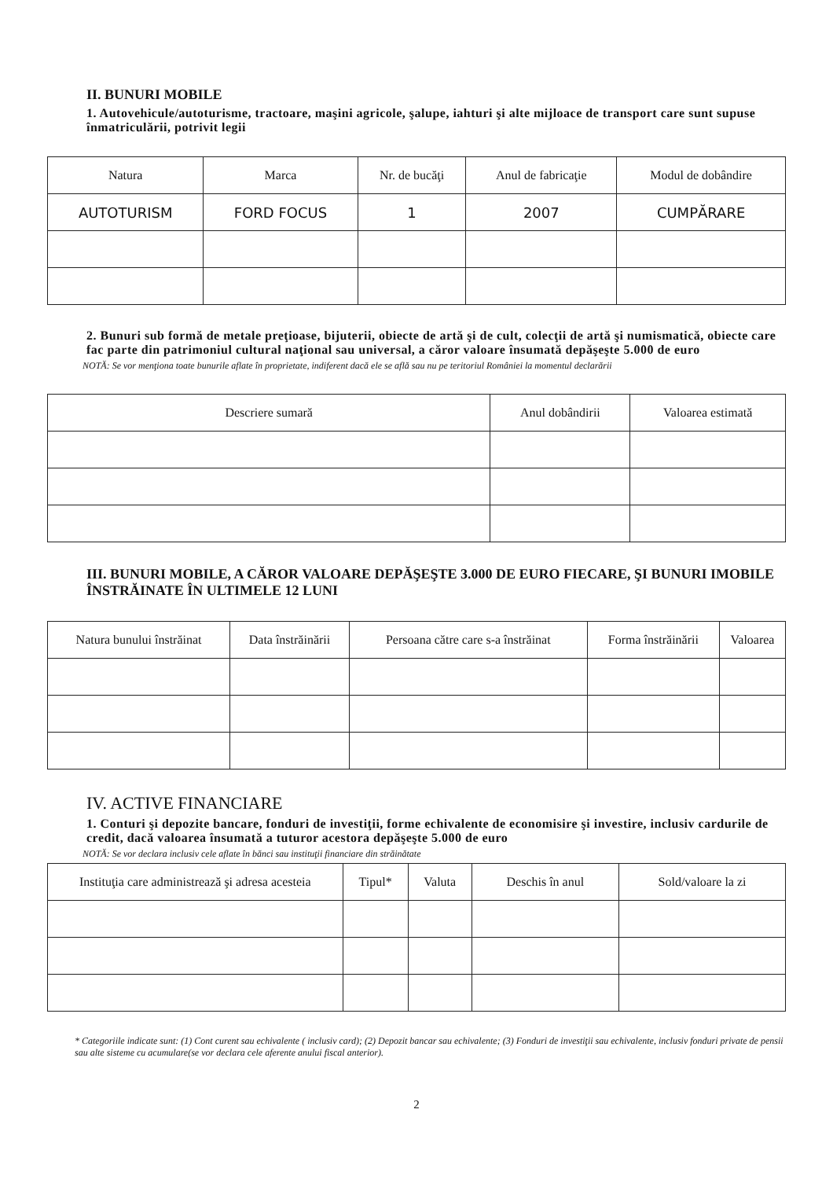II. BUNURI MOBILE
1. Autovehicule/autoturisme, tractoare, maşini agricole, şalupe, iahturi şi alte mijloace de transport care sunt supuse înmatriculării, potrivit legii
| Natura | Marca | Nr. de bucăţi | Anul de fabricaţie | Modul de dobândire |
| --- | --- | --- | --- | --- |
| AUTOTURISM | FORD FOCUS | 1 | 2007 | CUMPĂRARE |
2. Bunuri sub formă de metale preţioase, bijuterii, obiecte de artă şi de cult, colecţii de artă şi numismatică, obiecte care fac parte din patrimoniul cultural naţional sau universal, a căror valoare însumată depăşeşte 5.000 de euro
NOTĂ: Se vor menţiona toate bunurile aflate în proprietate, indiferent dacă ele se află sau nu pe teritoriul României la momentul declarării
| Descriere sumară | Anul dobândirii | Valoarea estimată |
| --- | --- | --- |
III. BUNURI MOBILE, A CĂROR VALOARE DEPĂŞEŞTE 3.000 DE EURO FIECARE, ŞI BUNURI IMOBILE ÎNSTRĂINATE ÎN ULTIMELE 12 LUNI
| Natura bunului înstrăinat | Data înstrăinării | Persoana către care s-a înstrăinat | Forma înstrăinării | Valoarea |
| --- | --- | --- | --- | --- |
IV. ACTIVE FINANCIARE
1. Conturi şi depozite bancare, fonduri de investiţii, forme echivalente de economisire şi investire, inclusiv cardurile de credit, dacă valoarea însumată a tuturor acestora depăşeşte 5.000 de euro
NOTĂ: Se vor declara inclusiv cele aflate în bănci sau instituţii financiare din străinătate
| Instituţia care administrează şi adresa acesteia | Tipul* | Valuta | Deschis în anul | Sold/valoare la zi |
| --- | --- | --- | --- | --- |
* Categoriile indicate sunt: (1) Cont curent sau echivalente ( inclusiv card); (2) Depozit bancar sau echivalente; (3) Fonduri de investiţii sau echivalente, inclusiv fonduri private de pensii sau alte sisteme cu acumulare(se vor declara cele aferente anului fiscal anterior).
2